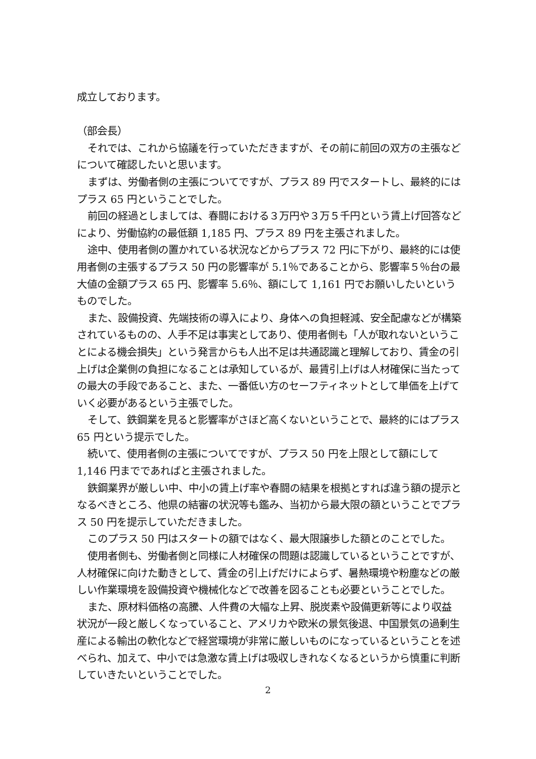成立しております。
（部会長）
それでは、これから協議を行っていただきますが、その前に前回の双方の主張などについて確認したいと思います。
まずは、労働者側の主張についてですが、プラス 89 円でスタートし、最終的にはプラス 65 円ということでした。
前回の経過としましては、春闘における３万円や３万５千円という賃上げ回答などにより、労働協約の最低額 1,185 円、プラス 89 円を主張されました。
途中、使用者側の置かれている状況などからプラス 72 円に下がり、最終的には使用者側の主張するプラス 50 円の影響率が 5.1％であることから、影響率５％台の最大値の金額プラス 65 円、影響率 5.6％、額にして 1,161 円でお願いしたいというものでした。
また、設備投資、先端技術の導入により、身体への負担軽減、安全配慮などが構築されているものの、人手不足は事実としてあり、使用者側も「人が取れないということによる機会損失」という発言からも人出不足は共通認識と理解しており、賃金の引上げは企業側の負担になることは承知しているが、最賃引上げは人材確保に当たっての最大の手段であること、また、一番低い方のセーフティネットとして単価を上げていく必要があるという主張でした。
そして、鉄鋼業を見ると影響率がさほど高くないということで、最終的にはプラス 65 円という提示でした。
続いて、使用者側の主張についてですが、プラス 50 円を上限として額にして 1,146 円までであればと主張されました。
鉄鋼業界が厳しい中、中小の賃上げ率や春闘の結果を根拠とすれば違う額の提示となるべきところ、他県の結審の状況等も鑑み、当初から最大限の額ということでプラス 50 円を提示していただきました。
このプラス 50 円はスタートの額ではなく、最大限譲歩した額とのことでした。
使用者側も、労働者側と同様に人材確保の問題は認識しているということですが、人材確保に向けた動きとして、賃金の引上げだけによらず、暑熱環境や粉塵などの厳しい作業環境を設備投資や機械化などで改善を図ることも必要ということでした。
また、原材料価格の高騰、人件費の大幅な上昇、脱炭素や設備更新等により収益状況が一段と厳しくなっていること、アメリカや欧米の景気後退、中国景気の過剰生産による輸出の軟化などで経営環境が非常に厳しいものになっているということを述べられ、加えて、中小では急激な賃上げは吸収しきれなくなるというから慎重に判断していきたいということでした。
2